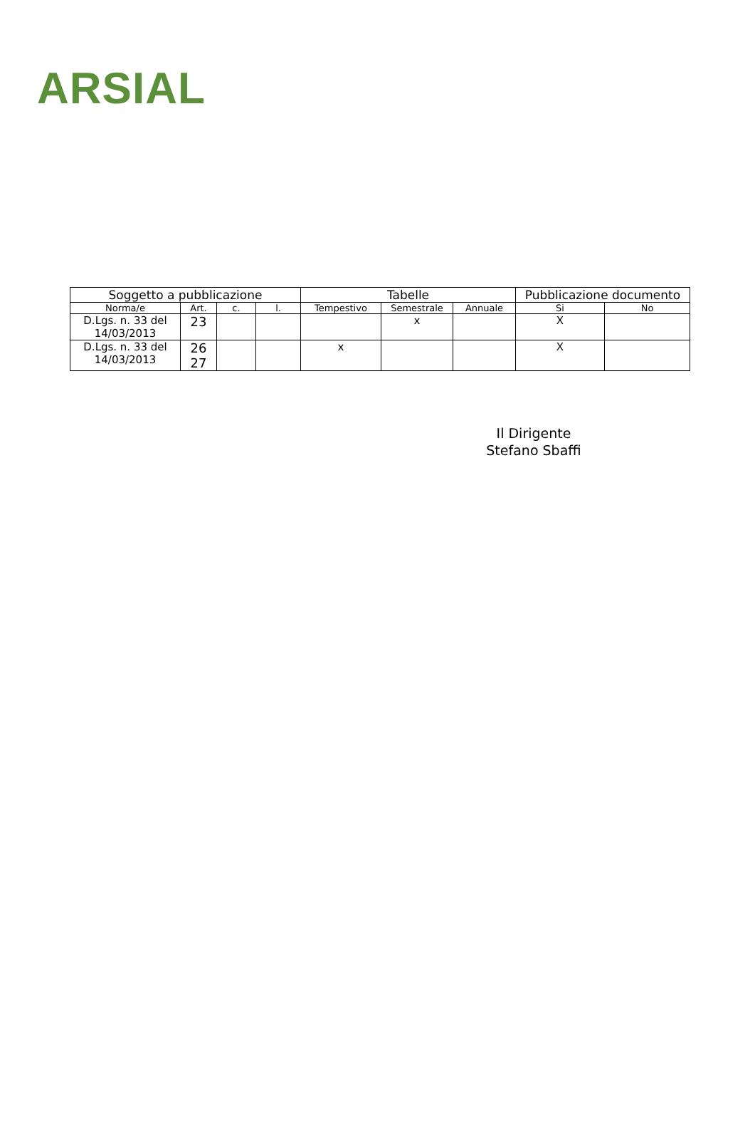ARSIAL
| Soggetto a pubblicazione | | | | Tabelle | | | Pubblicazione documento | |
| --- | --- | --- | --- | --- | --- | --- | --- | --- |
| Norma/e | Art. | c. | l. | Tempestivo | Semestrale | Annuale | Si | No |
| D.Lgs. n. 33 del 14/03/2013 | 23 | | | | x | | X | |
| D.Lgs. n. 33 del 14/03/2013 | 26 27 | | | x | | | X | |
Il Dirigente
Stefano Sbaffi